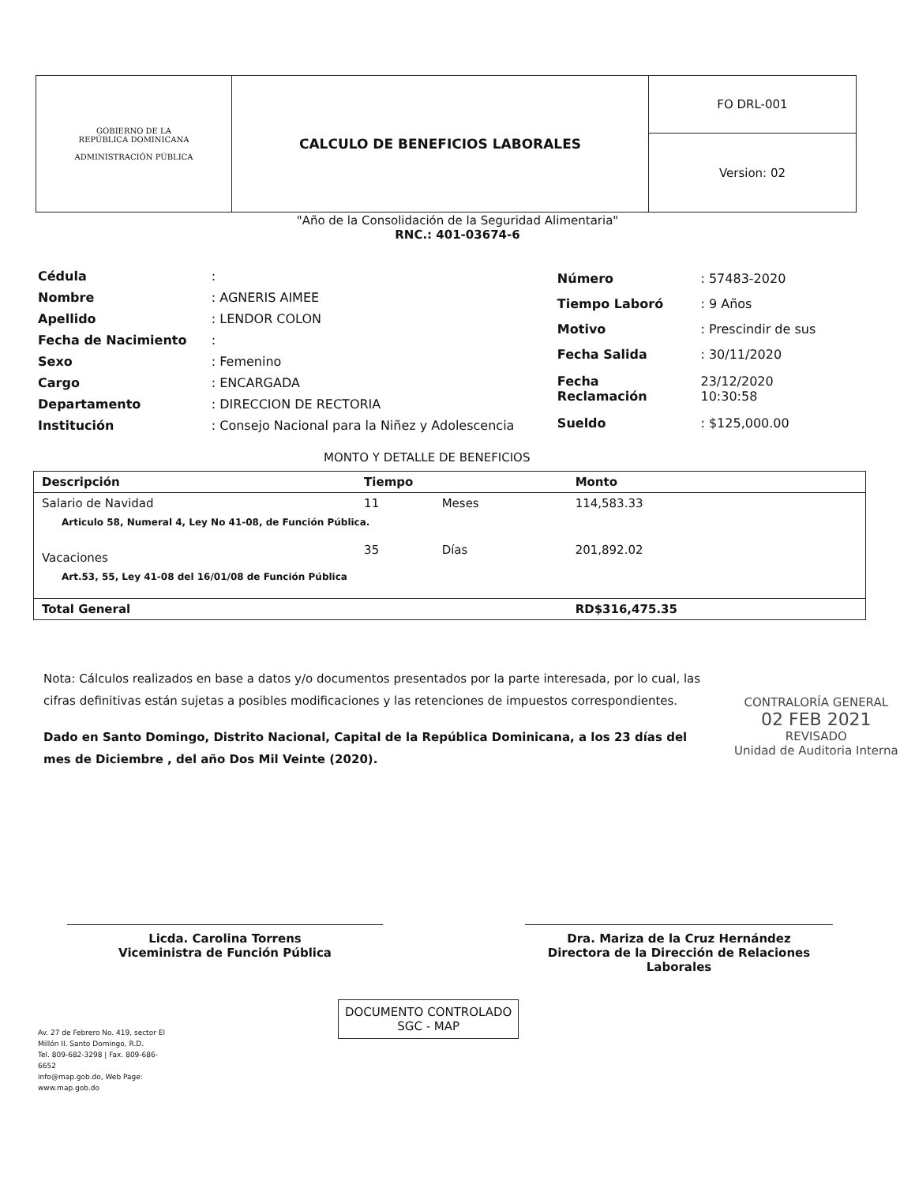| GOBIERNO DE LA REPÚBLICA DOMINICANA ADMINISTRACIÓN PÚBLICA | CALCULO DE BENEFICIOS LABORALES | FO DRL-001 |
| | | Version: 02 |
"Año de la Consolidación de la Seguridad Alimentaria"
RNC.: 401-03674-6
| Cédula | : |
| Nombre | : AGNERIS AIMEE |
| Apellido | : LENDOR COLON |
| Fecha de Nacimiento | : |
| Sexo | : Femenino |
| Cargo | : ENCARGADA |
| Departamento | : DIRECCION DE RECTORIA |
| Institución | : Consejo Nacional para la Niñez y Adolescencia |
| Número | : 57483-2020 |
| Tiempo Laboró | : 9 Años |
| Motivo | : Prescindir de sus |
| Fecha Salida | : 30/11/2020 |
| Fecha Reclamación | 23/12/2020 10:30:58 |
| Sueldo | : $125,000.00 |
MONTO Y DETALLE DE BENEFICIOS
| Descripción | Tiempo | | Monto |
| --- | --- | --- | --- |
| Salario de Navidad | 11 | Meses | 114,583.33 |
| Articulo 58, Numeral 4, Ley No 41-08, de Función Pública. | | | |
| Vacaciones | 35 | Días | 201,892.02 |
| Art.53, 55, Ley 41-08 del 16/01/08 de Función Pública | | | |
| Total General | | | RD$316,475.35 |
Nota: Cálculos realizados en base a datos y/o documentos presentados por la parte interesada, por lo cual, las cifras definitivas están sujetas a posibles modificaciones y las retenciones de impuestos correspondientes.
Dado en Santo Domingo, Distrito Nacional, Capital de la República Dominicana, a los 23 días del mes de Diciembre , del año Dos Mil Veinte (2020).
CONTRALORÍA GENERAL
02 FEB 2021
REVISADO
Unidad de Auditoria Interna
Licda. Carolina Torrens
Viceministra de Función Pública
Dra. Mariza de la Cruz Hernández
Directora de la Dirección de Relaciones Laborales
DOCUMENTO CONTROLADO
SGC - MAP
Av. 27 de Febrero No. 419, sector El Millón II. Santo Domingo, R.D.
Tel. 809-682-3298 | Fax. 809-686-6652
info@map.gob.do, Web Page: www.map.gob.do